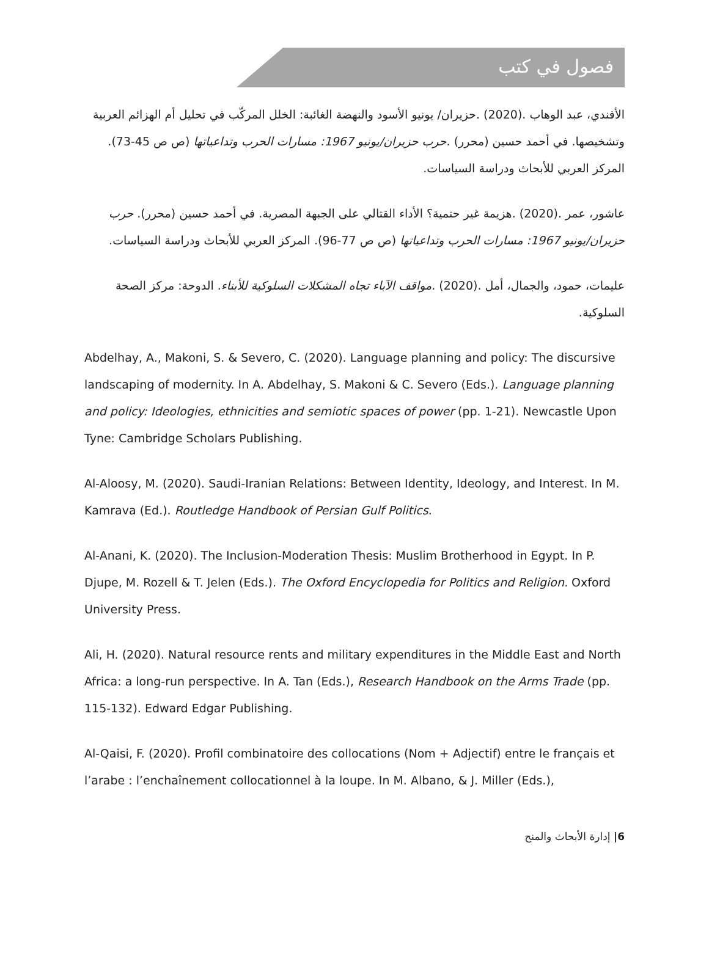فصول في كتب
الأفندي، عبد الوهاب .(2020) .حزيران/ يونيو الأسود والنهضة الغائبة: الخلل المركّب في تحليل أم الهزائم العربية وتشخيصها. في أحمد حسين (محرر) .حرب حزيران/يونيو 1967: مسارات الحرب وتداعياتها (ص ص 45-73). المركز العربي للأبحاث ودراسة السياسات.
عاشور، عمر .(2020) .هزيمة غير حتمية؟ الأداء القتالي على الجبهة المصرية. في أحمد حسين (محرر). حرب حزيران/يونيو 1967: مسارات الحرب وتداعياتها (ص ص 77-96). المركز العربي للأبحاث ودراسة السياسات.
عليمات، حمود، والجمال، أمل .(2020) .مواقف الآباء تجاه المشكلات السلوكية للأبناء. الدوحة: مركز الصحة السلوكية.
Abdelhay, A., Makoni, S. & Severo, C. (2020). Language planning and policy: The discursive landscaping of modernity. In A. Abdelhay, S. Makoni & C. Severo (Eds.). Language planning and policy: Ideologies, ethnicities and semiotic spaces of power (pp. 1-21). Newcastle Upon Tyne: Cambridge Scholars Publishing.
Al-Aloosy, M. (2020). Saudi-Iranian Relations: Between Identity, Ideology, and Interest. In M. Kamrava (Ed.). Routledge Handbook of Persian Gulf Politics.
Al-Anani, K. (2020). The Inclusion-Moderation Thesis: Muslim Brotherhood in Egypt. In P. Djupe, M. Rozell & T. Jelen (Eds.). The Oxford Encyclopedia for Politics and Religion. Oxford University Press.
Ali, H. (2020). Natural resource rents and military expenditures in the Middle East and North Africa: a long-run perspective. In A. Tan (Eds.), Research Handbook on the Arms Trade (pp. 115-132). Edward Edgar Publishing.
Al-Qaisi, F. (2020). Profil combinatoire des collocations (Nom + Adjectif) entre le français et l’arabe : l’enchaînement collocationnel à la loupe. In M. Albano, & J. Miller (Eds.),
6| إدارة الأبحاث والمنح